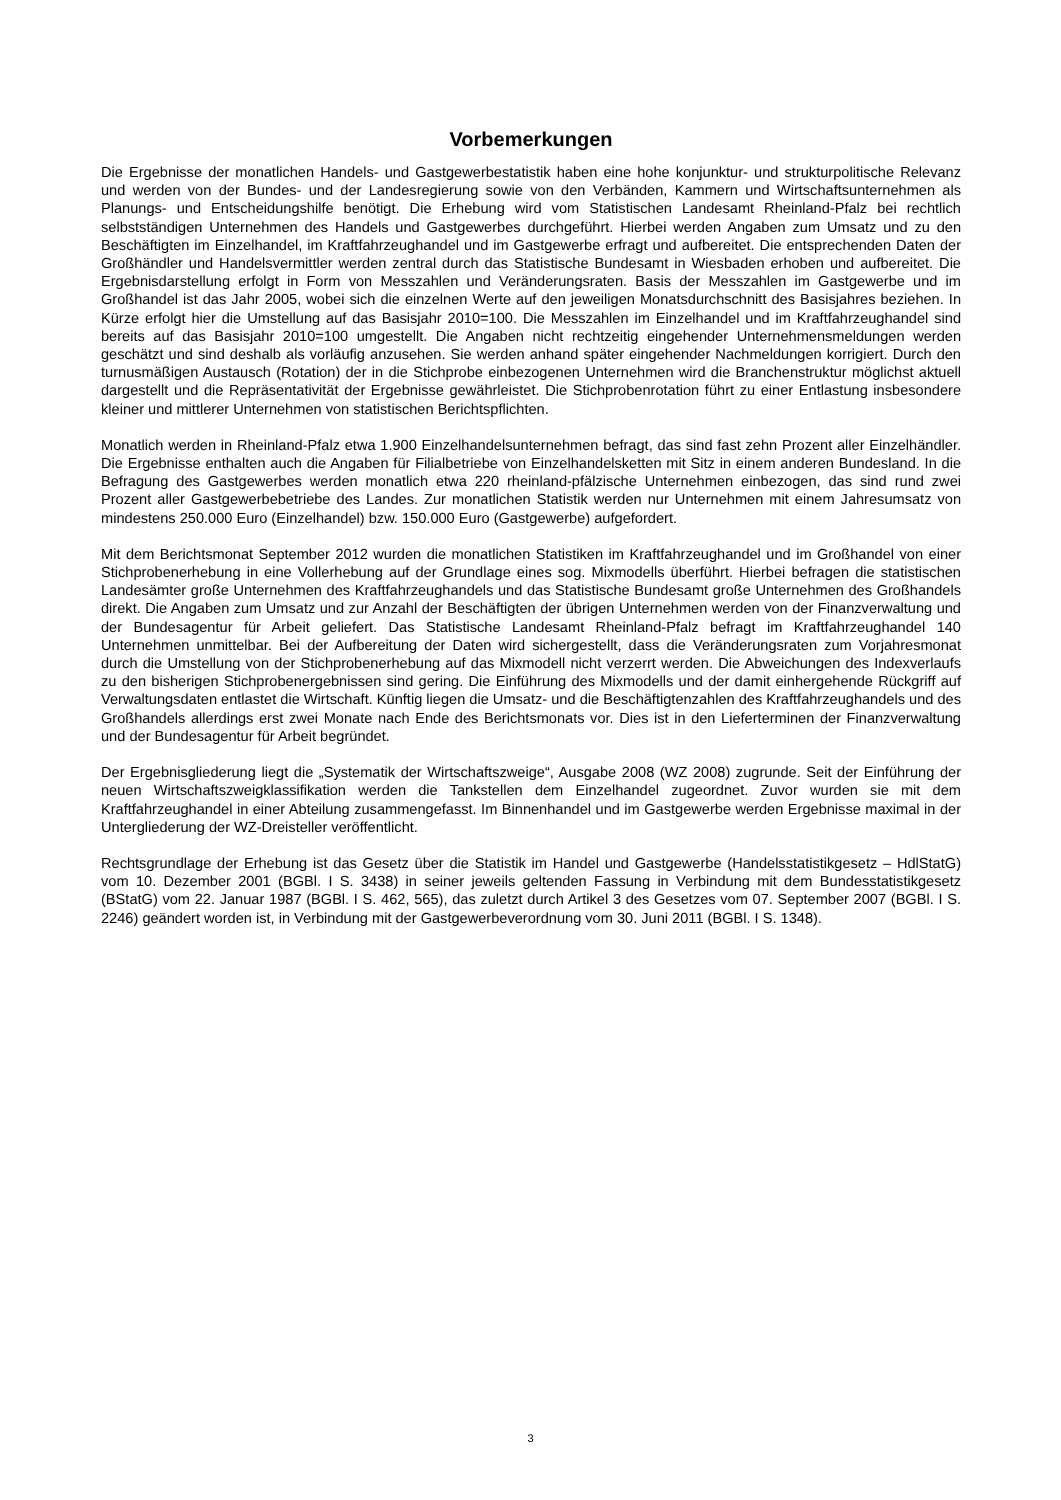Vorbemerkungen
Die Ergebnisse der monatlichen Handels- und Gastgewerbestatistik haben eine hohe konjunktur- und strukturpolitische Relevanz und werden von der Bundes- und der Landesregierung sowie von den Verbänden, Kammern und Wirtschafts­unternehmen als Planungs- und Entscheidungshilfe benötigt. Die Erhebung wird vom Statistischen Landesamt Rhein­land-Pfalz bei rechtlich selbstständigen Unternehmen des Handels und Gastgewerbes durchgeführt. Hierbei werden Angaben zum Umsatz und zu den Beschäftigten im Einzelhandel, im Kraftfahrzeughandel und im Gastgewerbe erfragt und aufbereitet. Die entsprechenden Daten der Großhändler und Handelsvermittler werden zentral durch das Statisti­sche Bundesamt in Wiesbaden erhoben und aufbereitet. Die Ergebnisdarstellung erfolgt in Form von Messzahlen und Veränderungsraten. Basis der Messzahlen im Gastgewerbe und im Großhandel ist das Jahr 2005, wobei sich die einzel­nen Werte auf den jeweiligen Monatsdurchschnitt des Basisjahres beziehen. In Kürze erfolgt hier die Umstellung auf das Basisjahr 2010=100. Die Messzahlen im Einzelhandel und im Kraftfahrzeughandel sind bereits auf das Basisjahr 2010=100 umgestellt. Die Angaben nicht rechtzeitig eingehender Unternehmensmeldungen werden geschätzt und sind deshalb als vorläufig anzusehen. Sie werden anhand später eingehender Nachmeldungen korrigiert. Durch den turnus­mäßigen Austausch (Rotation) der in die Stichprobe einbezogenen Unternehmen wird die Branchenstruktur möglichst aktuell dargestellt und die Repräsentativität der Ergebnisse gewährleistet. Die Stichprobenrotation führt zu einer Entlas­tung insbesondere kleiner und mittlerer Unternehmen von statistischen Berichtspflichten.
Monatlich werden in Rheinland-Pfalz etwa 1.900 Einzelhandelsunternehmen befragt, das sind fast zehn Prozent aller Einzelhändler. Die Ergebnisse enthalten auch die Angaben für Filialbetriebe von Einzelhandelsketten mit Sitz in einem anderen Bundesland. In die Befragung des Gastgewerbes werden monatlich etwa 220 rheinland-pfälzische Unter­nehmen einbezogen, das sind rund zwei Prozent aller Gastgewerbebetriebe des Landes. Zur monatlichen Statistik wer­den nur Unternehmen mit einem Jahresumsatz von mindestens 250.000 Euro (Einzelhandel) bzw. 150.000 Euro (Gast­gewerbe) aufgefordert.
Mit dem Berichtsmonat September 2012 wurden die monatlichen Statistiken im Kraftfahrzeughandel und im Großhandel von einer Stichprobenerhebung in eine Vollerhebung auf der Grundlage eines sog. Mixmodells überführt. Hierbei befra­gen die statistischen Landesämter große Unternehmen des Kraftfahrzeughandels und das Statistische Bundesamt große Unternehmen des Großhandels direkt. Die Angaben zum Umsatz und zur Anzahl der Beschäftigten der übrigen Unter­nehmen werden von der Finanzverwaltung und der Bundesagentur für Arbeit geliefert. Das Statistische Landesamt Rheinland-Pfalz befragt im Kraftfahrzeughandel 140 Unternehmen unmittelbar. Bei der Aufbereitung der Daten wird sichergestellt, dass die Veränderungsraten zum Vorjahresmonat durch die Umstellung von der Stichprobenerhebung auf das Mixmodell nicht verzerrt werden. Die Abweichungen des Indexverlaufs zu den bisherigen Stichprobenergebnissen sind gering. Die Einführung des Mixmodells und der damit einhergehende Rückgriff auf Verwaltungsdaten entlastet die Wirtschaft. Künftig liegen die Umsatz- und die Beschäftigtenzahlen des Kraftfahrzeughandels und des Großhandels allerdings erst zwei Monate nach Ende des Berichtsmonats vor. Dies ist in den Lieferterminen der Finanzverwaltung und der Bundesagentur für Arbeit begründet.
Der Ergebnisgliederung liegt die „Systematik der Wirtschaftszweige“, Ausgabe 2008 (WZ 2008) zugrunde. Seit der Ein­führung der neuen Wirtschaftszweigklassifikation werden die Tankstellen dem Einzelhandel zugeordnet. Zuvor wurden sie mit dem Kraftfahrzeughandel in einer Abteilung zusammengefasst. Im Binnenhandel und im Gastgewerbe werden Ergebnisse maximal in der Untergliederung der WZ-Dreisteller veröffentlicht.
Rechtsgrundlage der Erhebung ist das Gesetz über die Statistik im Handel und Gastgewerbe (Handelsstatistikgesetz – HdlStatG) vom 10. Dezember 2001 (BGBl. I S. 3438) in seiner jeweils geltenden Fassung in Verbindung mit dem Bun­desstatistikgesetz (BStatG) vom 22. Januar 1987 (BGBl. I S. 462, 565), das zuletzt durch Artikel 3 des Gesetzes vom 07. September 2007 (BGBl. I S. 2246) geändert worden ist, in Verbindung mit der Gastgewerbeverordnung vom 30. Juni 2011 (BGBl. I S. 1348).
3